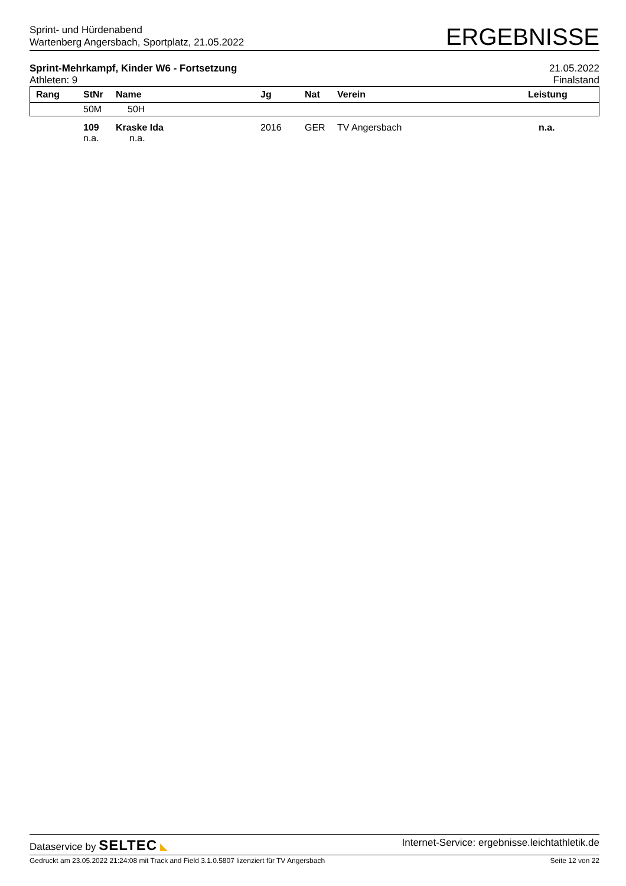Sprint- und Hürdenabend
Wartenberg Angersbach, Sportplatz, 21.05.2022
ERGEBNISSE
Sprint-Mehrkampf, Kinder W6 - Fortsetzung
Athleten: 9
21.05.2022
Finalstand
| Rang | StNr | Name | Jg | Nat | Verein | Leistung |
| --- | --- | --- | --- | --- | --- | --- |
| | 50M | 50H | | | | |
| | 109 n.a. | Kraske Ida n.a. | 2016 | GER | TV Angersbach | n.a. |
Dataservice by SELTEC ◣ Internet-Service: ergebnisse.leichtathletik.de
Gedruckt am 23.05.2022 21:24:08 mit Track and Field 3.1.0.5807 lizenziert für TV Angersbach
Seite 12 von 22